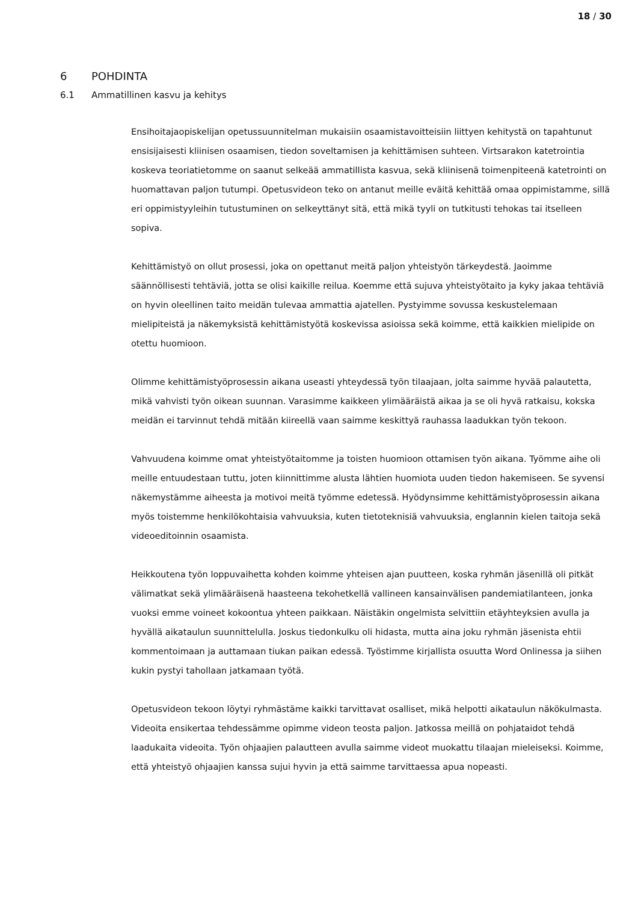18 / 30
6 POHDINTA
6.1 Ammatillinen kasvu ja kehitys
Ensihoitajaopiskelijan opetussuunnitelman mukaisiin osaamistavoitteisiin liittyen kehitystä on tapahtunut ensisijaisesti kliinisen osaamisen, tiedon soveltamisen ja kehittämisen suhteen. Virtsarakon katetrointia koskeva teoriatietomme on saanut selkeää ammatillista kasvua, sekä kliinisenä toimenpiteenä katetrointi on huomattavan paljon tutumpi. Opetusvideon teko on antanut meille eväitä kehittää omaa oppimistamme, sillä eri oppimistyyleihin tutustuminen on selkeyttänyt sitä, että mikä tyyli on tutkitusti tehokas tai itselleen sopiva.
Kehittämistyö on ollut prosessi, joka on opettanut meitä paljon yhteistyön tärkeydestä. Jaoimme säännöllisesti tehtäviä, jotta se olisi kaikille reilua. Koemme että sujuva yhteistyötaito ja kyky jakaa tehtäviä on hyvin oleellinen taito meidän tulevaa ammattia ajatellen. Pystyimme sovussa keskustelemaan mielipiteistä ja näkemyksistä kehittämistyötä koskevissa asioissa sekä koimme, että kaikkien mielipide on otettu huomioon.
Olimme kehittämistyöprosessin aikana useasti yhteydessä työn tilaajaan, jolta saimme hyvää palautetta, mikä vahvisti työn oikean suunnan. Varasimme kaikkeen ylimääräistä aikaa ja se oli hyvä ratkaisu, kokska meidän ei tarvinnut tehdä mitään kiireellä vaan saimme keskittyä rauhassa laadukkan työn tekoon.
Vahvuudena koimme omat yhteistyötaitomme ja toisten huomioon ottamisen työn aikana. Työmme aihe oli meille entuudestaan tuttu, joten kiinnittimme alusta lähtien huomiota uuden tiedon hakemiseen. Se syvensi näkemystämme aiheesta ja motivoi meitä työmme edetessä. Hyödynsimme kehittämistyöprosessin aikana myös toistemme henkilökohtaisia vahvuuksia, kuten tietoteknisiä vahvuuksia, englannin kielen taitoja sekä videoeditoinnin osaamista.
Heikkoutena työn loppuvaihetta kohden koimme yhteisen ajan puutteen, koska ryhmän jäsenillä oli pitkät välimatkat sekä ylimääräisenä haasteena tekohetkellä vallineen kansainvälisen pandemiatilanteen, jonka vuoksi emme voineet kokoontua yhteen paikkaan. Näistäkin ongelmista selvittiin etäyhteyksien avulla ja hyvällä aikataulun suunnittelulla. Joskus tiedonkulku oli hidasta, mutta aina joku ryhmän jäsenista ehtii kommentoimaan ja auttamaan tiukan paikan edessä. Työstimme kirjallista osuutta Word Onlinessa ja siihen kukin pystyi tahollaan jatkamaan työtä.
Opetusvideon tekoon löytyi ryhmästäme kaikki tarvittavat osalliset, mikä helpotti aikataulun näkökulmasta. Videoita ensikertaa tehdessämme opimme videon teosta paljon. Jatkossa meillä on pohjataidot tehdä laadukaita videoita. Työn ohjaajien palautteen avulla saimme videot muokattu tilaajan mieleiseksi. Koimme, että yhteistyö ohjaajien kanssa sujui hyvin ja että saimme tarvittaessa apua nopeasti.